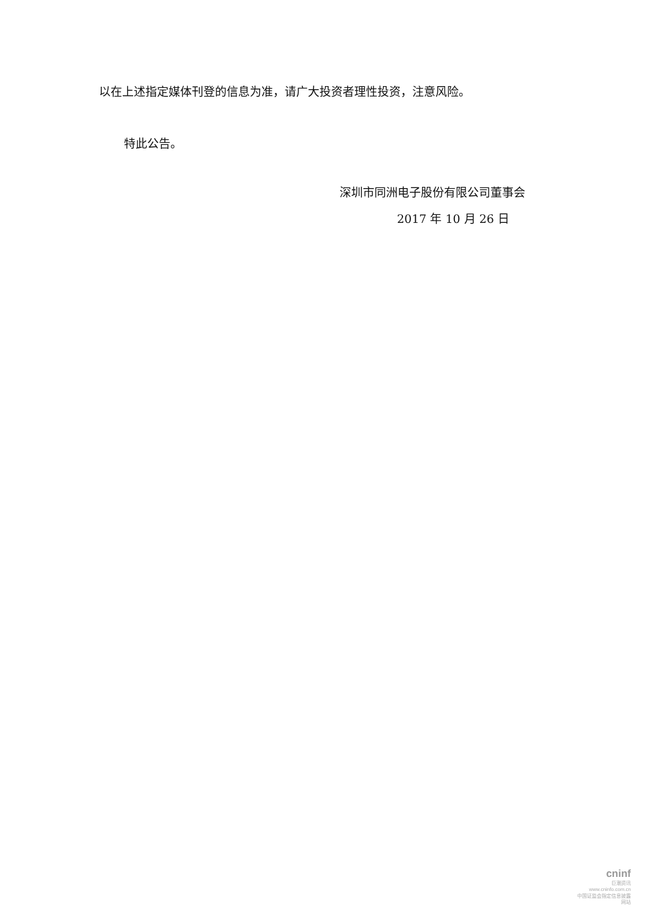以在上述指定媒体刊登的信息为准，请广大投资者理性投资，注意风险。
特此公告。
深圳市同洲电子股份有限公司董事会
2017 年 10 月 26 日
cninf
巨潮资讯
www.cninfo.com.cn
中国证监会指定信息披露网站